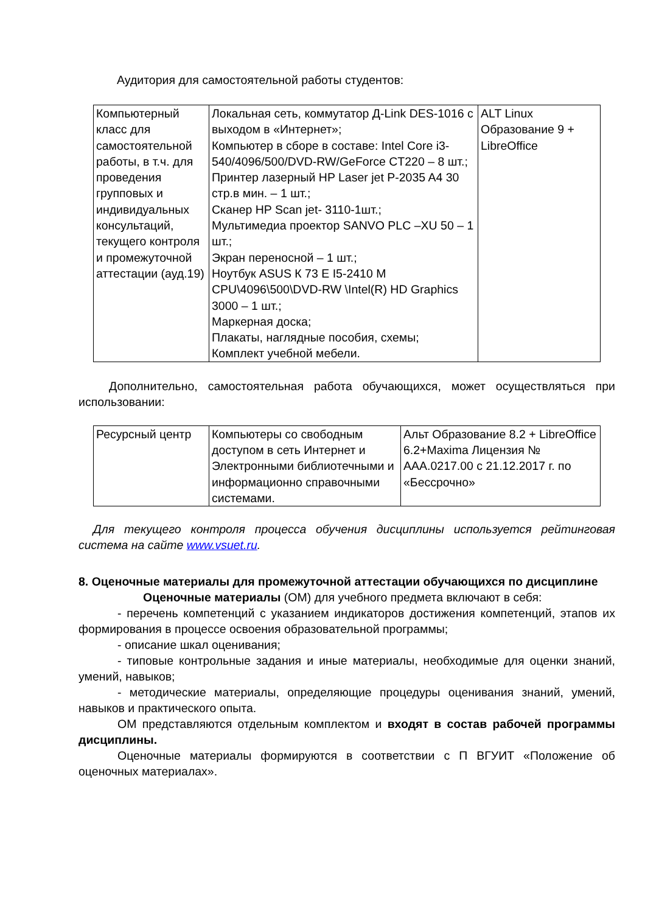Аудитория для самостоятельной работы студентов:
| Компьютерный класс для самостоятельной работы, в т.ч. для проведения групповых и индивидуальных консультаций, текущего контроля и промежуточной аттестации (ауд.19) | Локальная сеть, коммутатор Д-Link DES-1016 с выходом в «Интернет»; Компьютер в сборе в составе: Intel Core i3-540/4096/500/DVD-RW/GeForce CT220 – 8 шт.; Принтер лазерный HP Laser jet P-2035 A4 30 стр.в мин. – 1 шт.; Сканер HP Scan jet- 3110-1шт.; Мультимедиа проектор SANVO PLC –XU 50 – 1 шт.; Экран переносной – 1 шт.; Ноутбук ASUS К 73 E I5-2410 M CPU\4096\500\DVD-RW \Intel(R) HD Graphics 3000 – 1 шт.; Маркерная доска; Плакаты, наглядные пособия, схемы; Комплект учебной мебели. | ALT Linux Образование 9 + LibreOffice |
Дополнительно, самостоятельная работа обучающихся, может осуществляться при использовании:
| Ресурсный центр | Компьютеры со свободным доступом в сеть Интернет и Электронными библиотечными и информационно справочными системами. | Альт Образование 8.2 + LibreOffice 6.2+Maxima Лицензия № AAA.0217.00 с 21.12.2017 г. по «Бессрочно» |
Для текущего контроля процесса обучения дисциплины используется рейтинговая система на сайте www.vsuet.ru.
8. Оценочные материалы для промежуточной аттестации обучающихся по дисциплине
Оценочные материалы (ОМ) для учебного предмета включают в себя:
- перечень компетенций с указанием индикаторов достижения компетенций, этапов их формирования в процессе освоения образовательной программы;
- описание шкал оценивания;
- типовые контрольные задания и иные материалы, необходимые для оценки знаний, умений, навыков;
- методические материалы, определяющие процедуры оценивания знаний, умений, навыков и практического опыта.
ОМ представляются отдельным комплектом и входят в состав рабочей программы дисциплины.
Оценочные материалы формируются в соответствии с П ВГУИТ «Положение об оценочных материалах».